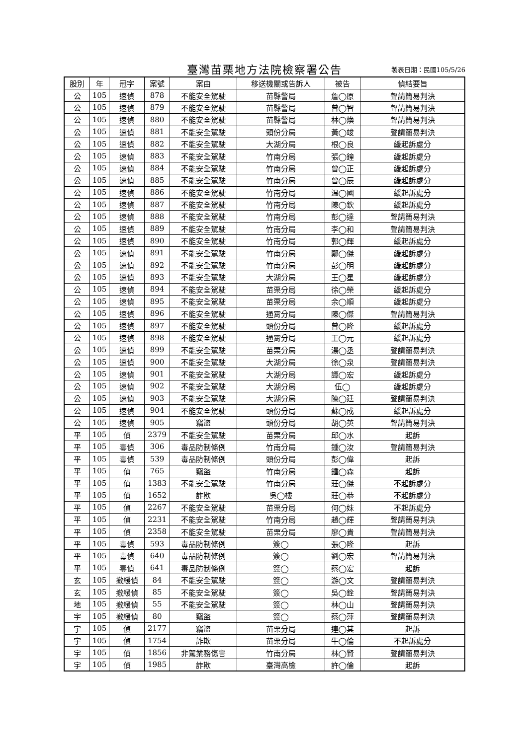臺灣苗栗地方法院檢察署公告
製表日期：民國105/5/26
| 股別 | 年 | 冠字 | 案號 | 案由 | 移送機關或告訴人 | 被告 | 偵結要旨 |
| --- | --- | --- | --- | --- | --- | --- | --- |
| 公 | 105 | 速偵 | 878 | 不能安全駕駛 | 苗縣警局 | 詹◯原 | 聲請簡易判決 |
| 公 | 105 | 速偵 | 879 | 不能安全駕駛 | 苗縣警局 | 曾◯智 | 聲請簡易判決 |
| 公 | 105 | 速偵 | 880 | 不能安全駕駛 | 苗縣警局 | 林◯煥 | 聲請簡易判決 |
| 公 | 105 | 速偵 | 881 | 不能安全駕駛 | 頭份分局 | 黃◯竣 | 聲請簡易判決 |
| 公 | 105 | 速偵 | 882 | 不能安全駕駛 | 大湖分局 | 根◯良 | 緩起訴處分 |
| 公 | 105 | 速偵 | 883 | 不能安全駕駛 | 竹南分局 | 張◯鐘 | 緩起訴處分 |
| 公 | 105 | 速偵 | 884 | 不能安全駕駛 | 竹南分局 | 曾◯正 | 緩起訴處分 |
| 公 | 105 | 速偵 | 885 | 不能安全駕駛 | 竹南分局 | 曾◯辰 | 緩起訴處分 |
| 公 | 105 | 速偵 | 886 | 不能安全駕駛 | 竹南分局 | 温◯國 | 緩起訴處分 |
| 公 | 105 | 速偵 | 887 | 不能安全駕駛 | 竹南分局 | 陳◯欽 | 緩起訴處分 |
| 公 | 105 | 速偵 | 888 | 不能安全駕駛 | 竹南分局 | 彭◯達 | 聲請簡易判決 |
| 公 | 105 | 速偵 | 889 | 不能安全駕駛 | 竹南分局 | 李◯和 | 聲請簡易判決 |
| 公 | 105 | 速偵 | 890 | 不能安全駕駛 | 竹南分局 | 郭◯輝 | 緩起訴處分 |
| 公 | 105 | 速偵 | 891 | 不能安全駕駛 | 竹南分局 | 鄭◯傑 | 緩起訴處分 |
| 公 | 105 | 速偵 | 892 | 不能安全駕駛 | 竹南分局 | 彭◯明 | 緩起訴處分 |
| 公 | 105 | 速偵 | 893 | 不能安全駕駛 | 大湖分局 | 王◯星 | 緩起訴處分 |
| 公 | 105 | 速偵 | 894 | 不能安全駕駛 | 苗栗分局 | 徐◯榮 | 緩起訴處分 |
| 公 | 105 | 速偵 | 895 | 不能安全駕駛 | 苗栗分局 | 余◯順 | 緩起訴處分 |
| 公 | 105 | 速偵 | 896 | 不能安全駕駛 | 通霄分局 | 陳◯傑 | 聲請簡易判決 |
| 公 | 105 | 速偵 | 897 | 不能安全駕駛 | 頭份分局 | 曾◯隆 | 緩起訴處分 |
| 公 | 105 | 速偵 | 898 | 不能安全駕駛 | 通霄分局 | 王◯元 | 緩起訴處分 |
| 公 | 105 | 速偵 | 899 | 不能安全駕駛 | 苗栗分局 | 湯◯丞 | 聲請簡易判決 |
| 公 | 105 | 速偵 | 900 | 不能安全駕駛 | 大湖分局 | 徐◯泉 | 聲請簡易判決 |
| 公 | 105 | 速偵 | 901 | 不能安全駕駛 | 大湖分局 | 譚◯宏 | 緩起訴處分 |
| 公 | 105 | 速偵 | 902 | 不能安全駕駛 | 大湖分局 | 伍◯ | 緩起訴處分 |
| 公 | 105 | 速偵 | 903 | 不能安全駕駛 | 大湖分局 | 陳◯廷 | 聲請簡易判決 |
| 公 | 105 | 速偵 | 904 | 不能安全駕駛 | 頭份分局 | 蘇◯成 | 緩起訴處分 |
| 公 | 105 | 速偵 | 905 | 竊盜 | 頭份分局 | 胡◯英 | 聲請簡易判決 |
| 平 | 105 | 偵 | 2379 | 不能安全駕駛 | 苗栗分局 | 邱◯水 | 起訴 |
| 平 | 105 | 毒偵 | 306 | 毒品防制條例 | 竹南分局 | 鍾◯汝 | 聲請簡易判決 |
| 平 | 105 | 毒偵 | 539 | 毒品防制條例 | 頭份分局 | 彭◯偉 | 起訴 |
| 平 | 105 | 偵 | 765 | 竊盜 | 竹南分局 | 鍾◯森 | 起訴 |
| 平 | 105 | 偵 | 1383 | 不能安全駕駛 | 竹南分局 | 莊◯傑 | 不起訴處分 |
| 平 | 105 | 偵 | 1652 | 詐欺 | 吳◯樓 | 莊◯恭 | 不起訴處分 |
| 平 | 105 | 偵 | 2267 | 不能安全駕駛 | 苗栗分局 | 何◯妹 | 不起訴處分 |
| 平 | 105 | 偵 | 2231 | 不能安全駕駛 | 竹南分局 | 趙◯輝 | 聲請簡易判決 |
| 平 | 105 | 偵 | 2358 | 不能安全駕駛 | 苗栗分局 | 廖◯貴 | 聲請簡易判決 |
| 平 | 105 | 毒偵 | 593 | 毒品防制條例 | 簽◯ | 張◯隆 | 起訴 |
| 平 | 105 | 毒偵 | 640 | 毒品防制條例 | 簽◯ | 劉◯宏 | 聲請簡易判決 |
| 平 | 105 | 毒偵 | 641 | 毒品防制條例 | 簽◯ | 蔡◯宏 | 起訴 |
| 玄 | 105 | 撤緩偵 | 84 | 不能安全駕駛 | 簽◯ | 游◯文 | 聲請簡易判決 |
| 玄 | 105 | 撤緩偵 | 85 | 不能安全駕駛 | 簽◯ | 吳◯銓 | 聲請簡易判決 |
| 地 | 105 | 撤緩偵 | 55 | 不能安全駕駛 | 簽◯ | 林◯山 | 聲請簡易判決 |
| 宇 | 105 | 撤緩偵 | 80 | 竊盜 | 簽◯ | 蔡◯萍 | 聲請簡易判決 |
| 宇 | 105 | 偵 | 2177 | 竊盜 | 苗栗分局 | 連◯其 | 起訴 |
| 宇 | 105 | 偵 | 1754 | 詐欺 | 苗栗分局 | 牛◯倫 | 不起訴處分 |
| 宇 | 105 | 偵 | 1856 | 非駕業務傷害 | 竹南分局 | 林◯賢 | 聲請簡易判決 |
| 宇 | 105 | 偵 | 1985 | 詐欺 | 臺灣高檢 | 許◯倫 | 起訴 |